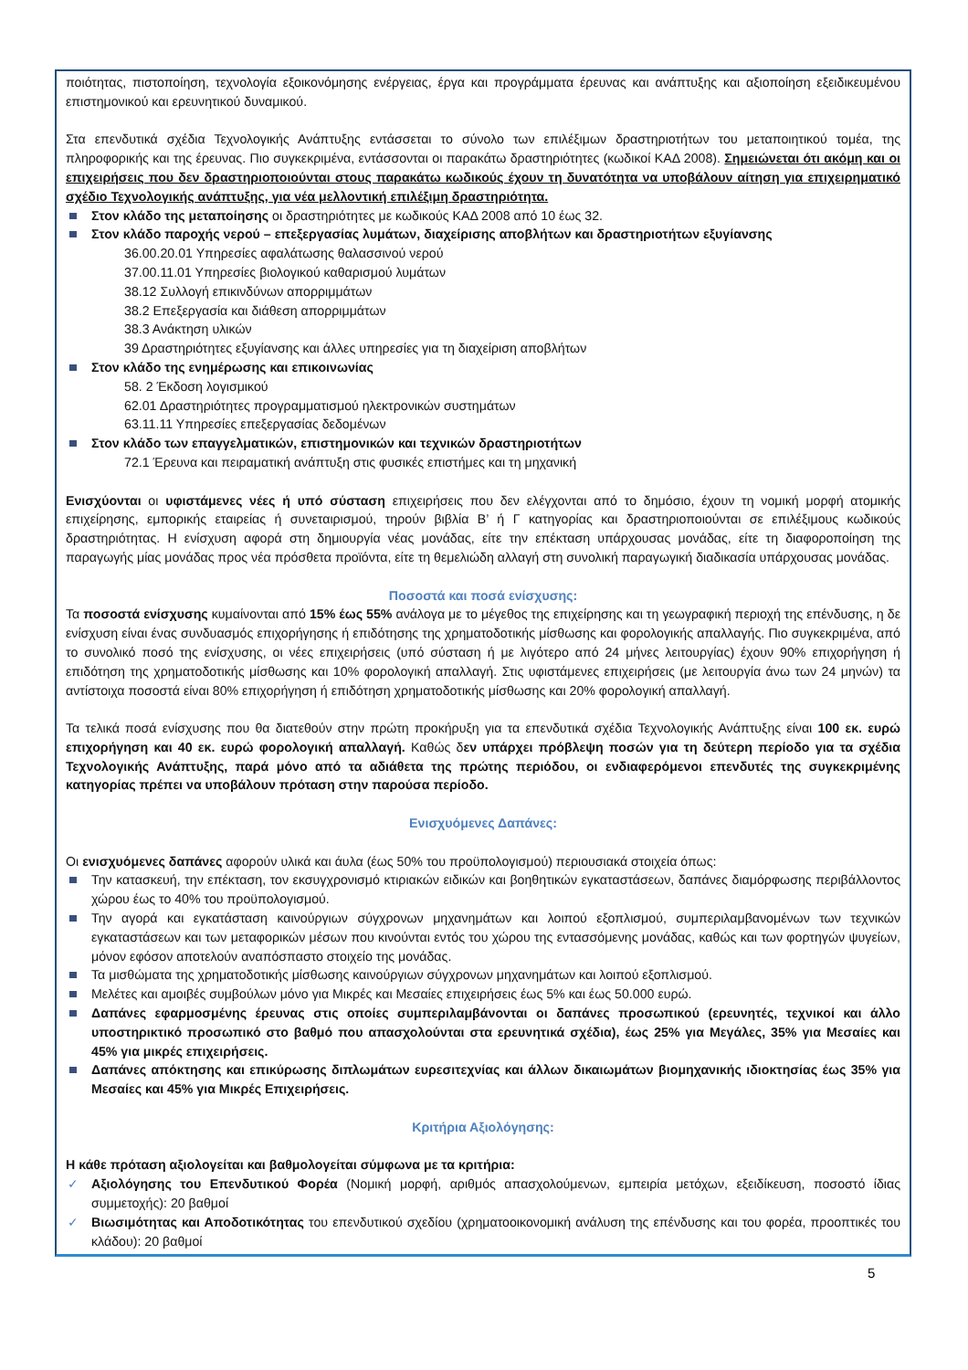ποιότητας, πιστοποίηση, τεχνολογία εξοικονόμησης ενέργειας, έργα και προγράμματα έρευνας και ανάπτυξης και αξιοποίηση εξειδικευμένου επιστημονικού και ερευνητικού δυναμικού.
Στα επενδυτικά σχέδια Τεχνολογικής Ανάπτυξης εντάσσεται το σύνολο των επιλέξιμων δραστηριοτήτων του μεταποιητικού τομέα, της πληροφορικής και της έρευνας. Πιο συγκεκριμένα, εντάσσονται οι παρακάτω δραστηριότητες (κωδικοί ΚΑΔ 2008). Σημειώνεται ότι ακόμη και οι επιχειρήσεις που δεν δραστηριοποιούνται στους παρακάτω κωδικούς έχουν τη δυνατότητα να υποβάλουν αίτηση για επιχειρηματικό σχέδιο Τεχνολογικής ανάπτυξης, για νέα μελλοντική επιλέξιμη δραστηριότητα.
Στον κλάδο της μεταποίησης οι δραστηριότητες με κωδικούς ΚΑΔ 2008 από 10 έως 32.
Στον κλάδο παροχής νερού – επεξεργασίας λυμάτων, διαχείρισης αποβλήτων και δραστηριοτήτων εξυγίανσης
36.00.20.01 Υπηρεσίες αφαλάτωσης θαλασσινού νερού
37.00.11.01 Υπηρεσίες βιολογικού καθαρισμού λυμάτων
38.12 Συλλογή επικινδύνων απορριμμάτων
38.2 Επεξεργασία και διάθεση απορριμμάτων
38.3 Ανάκτηση υλικών
39 Δραστηριότητες εξυγίανσης και άλλες υπηρεσίες για τη διαχείριση αποβλήτων
Στον κλάδο της ενημέρωσης και επικοινωνίας
58. 2 Έκδοση λογισμικού
62.01 Δραστηριότητες προγραμματισμού ηλεκτρονικών συστημάτων
63.11.11 Υπηρεσίες επεξεργασίας δεδομένων
Στον κλάδο των επαγγελματικών, επιστημονικών και τεχνικών δραστηριοτήτων
72.1 Έρευνα και πειραματική ανάπτυξη στις φυσικές επιστήμες και τη μηχανική
Ενισχύονται οι υφιστάμενες νέες ή υπό σύσταση επιχειρήσεις που δεν ελέγχονται από το δημόσιο, έχουν τη νομική μορφή ατομικής επιχείρησης, εμπορικής εταιρείας ή συνεταιρισμού, τηρούν βιβλία Β’ ή Γ κατηγορίας και δραστηριοποιούνται σε επιλέξιμους κωδικούς δραστηριότητας. Η ενίσχυση αφορά στη δημιουργία νέας μονάδας, είτε την επέκταση υπάρχουσας μονάδας, είτε τη διαφοροποίηση της παραγωγής μίας μονάδας προς νέα πρόσθετα προϊόντα, είτε τη θεμελιώδη αλλαγή στη συνολική παραγωγική διαδικασία υπάρχουσας μονάδας.
Ποσοστά και ποσά ενίσχυσης:
Τα ποσοστά ενίσχυσης κυμαίνονται από 15% έως 55% ανάλογα με το μέγεθος της επιχείρησης και τη γεωγραφική περιοχή της επένδυσης, η δε ενίσχυση είναι ένας συνδυασμός επιχορήγησης ή επιδότησης της χρηματοδοτικής μίσθωσης και φορολογικής απαλλαγής. Πιο συγκεκριμένα, από το συνολικό ποσό της ενίσχυσης, οι νέες επιχειρήσεις (υπό σύσταση ή με λιγότερο από 24 μήνες λειτουργίας) έχουν 90% επιχορήγηση ή επιδότηση της χρηματοδοτικής μίσθωσης και 10% φορολογική απαλλαγή. Στις υφιστάμενες επιχειρήσεις (με λειτουργία άνω των 24 μηνών) τα αντίστοιχα ποσοστά είναι 80% επιχορήγηση ή επιδότηση χρηματοδοτικής μίσθωσης και 20% φορολογική απαλλαγή.
Τα τελικά ποσά ενίσχυσης που θα διατεθούν στην πρώτη προκήρυξη για τα επενδυτικά σχέδια Τεχνολογικής Ανάπτυξης είναι 100 εκ. ευρώ επιχορήγηση και 40 εκ. ευρώ φορολογική απαλλαγή. Καθώς δεν υπάρχει πρόβλεψη ποσών για τη δεύτερη περίοδο για τα σχέδια Τεχνολογικής Ανάπτυξης, παρά μόνο από τα αδιάθετα της πρώτης περιόδου, οι ενδιαφερόμενοι επενδυτές της συγκεκριμένης κατηγορίας πρέπει να υποβάλουν πρόταση στην παρούσα περίοδο.
Ενισχυόμενες Δαπάνες:
Οι ενισχυόμενες δαπάνες αφορούν υλικά και άυλα (έως 50% του προϋπολογισμού) περιουσιακά στοιχεία όπως:
Την κατασκευή, την επέκταση, τον εκσυγχρονισμό κτιριακών ειδικών και βοηθητικών εγκαταστάσεων, δαπάνες διαμόρφωσης περιβάλλοντος χώρου έως το 40% του προϋπολογισμού.
Την αγορά και εγκατάσταση καινούργιων σύγχρονων μηχανημάτων και λοιπού εξοπλισμού, συμπεριλαμβανομένων των τεχνικών εγκαταστάσεων και των μεταφορικών μέσων που κινούνται εντός του χώρου της εντασσόμενης μονάδας, καθώς και των φορτηγών ψυγείων, μόνον εφόσον αποτελούν αναπόσπαστο στοιχείο της μονάδας.
Τα μισθώματα της χρηματοδοτικής μίσθωσης καινούργιων σύγχρονων μηχανημάτων και λοιπού εξοπλισμού.
Μελέτες και αμοιβές συμβούλων μόνο για Μικρές και Μεσαίες επιχειρήσεις έως 5% και έως 50.000 ευρώ.
Δαπάνες εφαρμοσμένης έρευνας στις οποίες συμπεριλαμβάνονται οι δαπάνες προσωπικού (ερευνητές, τεχνικοί και άλλο υποστηρικτικό προσωπικό στο βαθμό που απασχολούνται στα ερευνητικά σχέδια), έως 25% για Μεγάλες, 35% για Μεσαίες και 45% για μικρές επιχειρήσεις.
Δαπάνες απόκτησης και επικύρωσης διπλωμάτων ευρεσιτεχνίας και άλλων δικαιωμάτων βιομηχανικής ιδιοκτησίας έως 35% για Μεσαίες και 45% για Μικρές Επιχειρήσεις.
Κριτήρια Αξιολόγησης:
Η κάθε πρόταση αξιολογείται και βαθμολογείται σύμφωνα με τα κριτήρια:
✓ Αξιολόγησης του Επενδυτικού Φορέα (Νομική μορφή, αριθμός απασχολούμενων, εμπειρία μετόχων, εξειδίκευση, ποσοστό ίδιας συμμετοχής): 20 βαθμοί
✓ Βιωσιμότητας και Αποδοτικότητας του επενδυτικού σχεδίου (χρηματοοικονομική ανάλυση της επένδυσης και του φορέα, προοπτικές του κλάδου): 20 βαθμοί
5